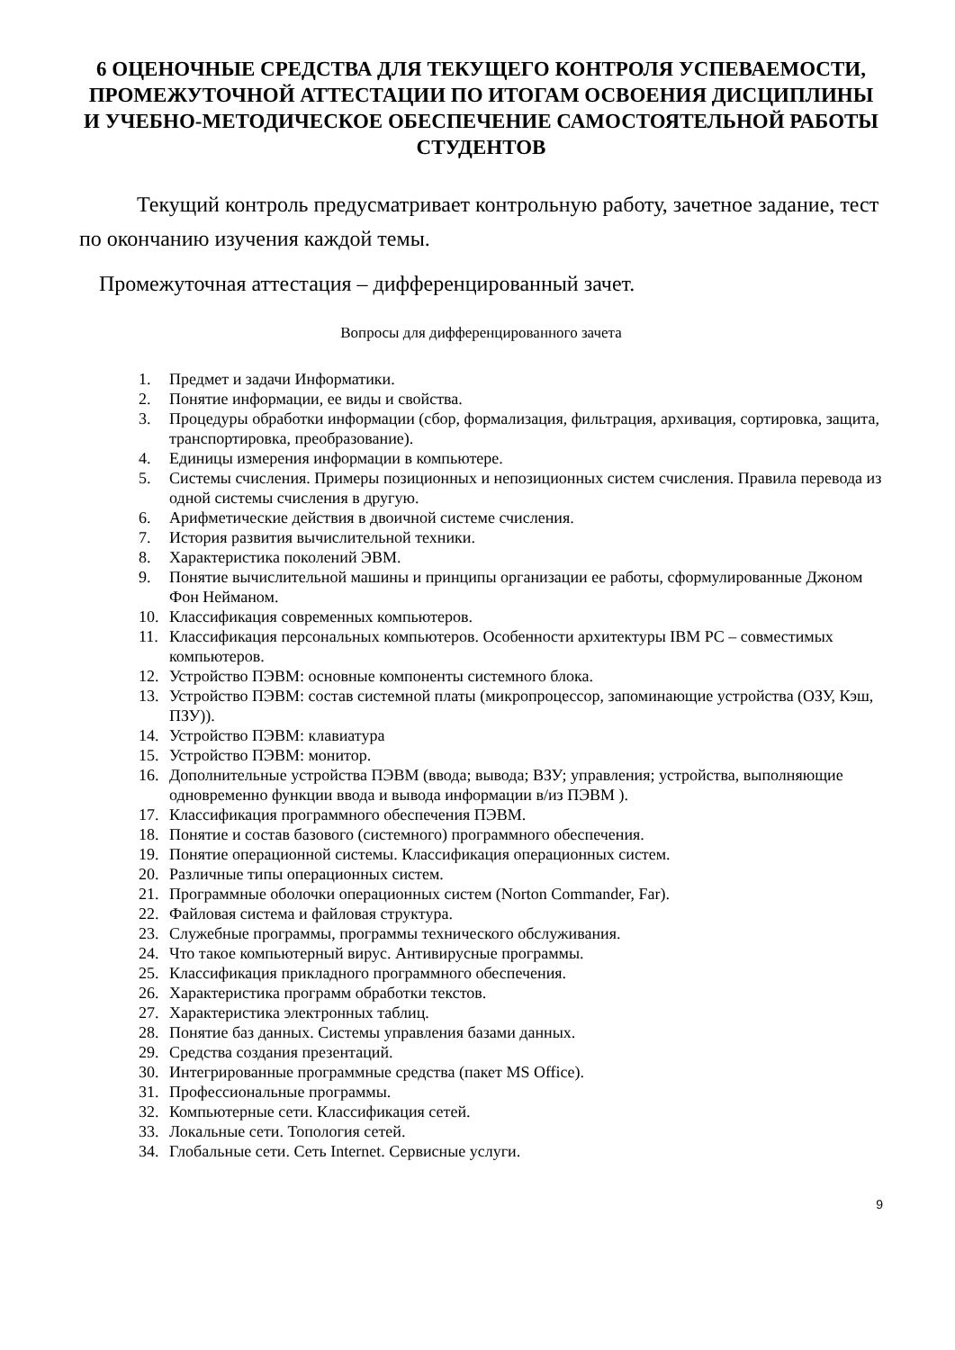6 ОЦЕНОЧНЫЕ СРЕДСТВА ДЛЯ ТЕКУЩЕГО КОНТРОЛЯ УСПЕВАЕМОСТИ, ПРОМЕЖУТОЧНОЙ АТТЕСТАЦИИ ПО ИТОГАМ ОСВОЕНИЯ ДИСЦИПЛИНЫ И УЧЕБНО-МЕТОДИЧЕСКОЕ ОБЕСПЕЧЕНИЕ САМОСТОЯТЕЛЬНОЙ РАБОТЫ СТУДЕНТОВ
Текущий контроль предусматривает контрольную работу, зачетное задание, тест по окончанию изучения каждой темы.
Промежуточная аттестация – дифференцированный зачет.
Вопросы для дифференцированного зачета
1. Предмет и задачи Информатики.
2. Понятие информации, ее виды и свойства.
3. Процедуры обработки информации (сбор, формализация, фильтрация, архивация, сортировка, защита, транспортировка, преобразование).
4. Единицы измерения информации в компьютере.
5. Системы счисления. Примеры позиционных и непозиционных систем счисления. Правила перевода из одной системы счисления в другую.
6. Арифметические действия в двоичной системе счисления.
7. История развития вычислительной техники.
8. Характеристика поколений ЭВМ.
9. Понятие вычислительной машины и принципы организации ее работы, сформулированные Джоном Фон Нейманом.
10. Классификация современных компьютеров.
11. Классификация персональных компьютеров. Особенности архитектуры IBM PC – совместимых компьютеров.
12. Устройство ПЭВМ: основные компоненты системного блока.
13. Устройство ПЭВМ: состав системной платы (микропроцессор, запоминающие устройства (ОЗУ, Кэш, ПЗУ)).
14. Устройство ПЭВМ: клавиатура
15. Устройство ПЭВМ: монитор.
16. Дополнительные устройства ПЭВМ (ввода; вывода; ВЗУ; управления; устройства, выполняющие одновременно функции ввода и вывода информации в/из ПЭВМ ).
17. Классификация программного обеспечения ПЭВМ.
18. Понятие и состав базового (системного) программного обеспечения.
19. Понятие операционной системы. Классификация операционных систем.
20. Различные типы операционных систем.
21. Программные оболочки операционных систем (Norton Commander, Far).
22. Файловая система и файловая структура.
23. Служебные программы, программы технического обслуживания.
24. Что такое компьютерный вирус. Антивирусные программы.
25. Классификация прикладного программного обеспечения.
26. Характеристика программ обработки текстов.
27. Характеристика электронных таблиц.
28. Понятие баз данных. Системы управления базами данных.
29. Средства создания презентаций.
30. Интегрированные программные средства (пакет MS Office).
31. Профессиональные программы.
32. Компьютерные сети. Классификация сетей.
33. Локальные сети. Топология сетей.
34. Глобальные сети. Сеть Internet. Сервисные услуги.
9